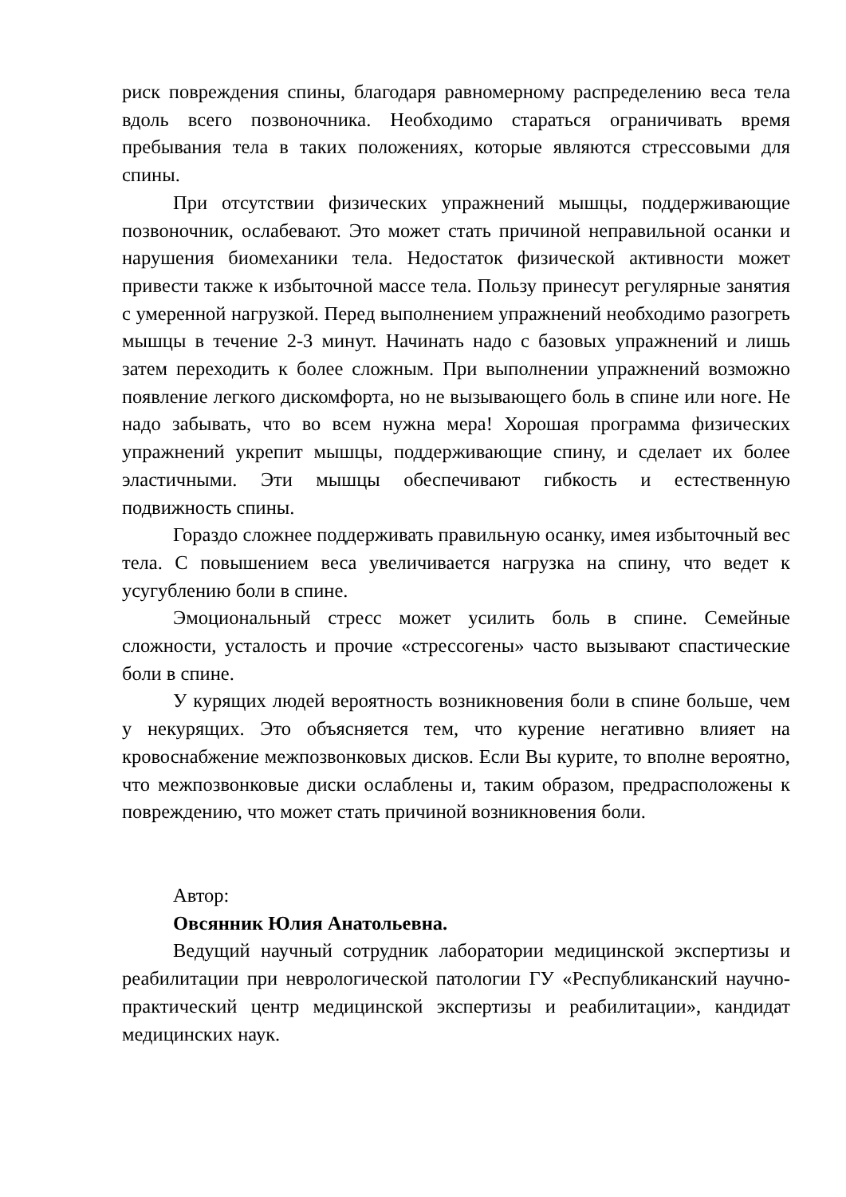риск повреждения спины, благодаря равномерному распределению веса тела вдоль всего позвоночника. Необходимо стараться ограничивать время пребывания тела в таких положениях, которые являются стрессовыми для спины.
При отсутствии физических упражнений мышцы, поддерживающие позвоночник, ослабевают. Это может стать причиной неправильной осанки и нарушения биомеханики тела. Недостаток физической активности может привести также к избыточной массе тела. Пользу принесут регулярные занятия с умеренной нагрузкой. Перед выполнением упражнений необходимо разогреть мышцы в течение 2-3 минут. Начинать надо с базовых упражнений и лишь затем переходить к более сложным. При выполнении упражнений возможно появление легкого дискомфорта, но не вызывающего боль в спине или ноге. Не надо забывать, что во всем нужна мера! Хорошая программа физических упражнений укрепит мышцы, поддерживающие спину, и сделает их более эластичными. Эти мышцы обеспечивают гибкость и естественную подвижность спины.
Гораздо сложнее поддерживать правильную осанку, имея избыточный вес тела. С повышением веса увеличивается нагрузка на спину, что ведет к усугублению боли в спине.
Эмоциональный стресс может усилить боль в спине. Семейные сложности, усталость и прочие «стрессогены» часто вызывают спастические боли в спине.
У курящих людей вероятность возникновения боли в спине больше, чем у некурящих. Это объясняется тем, что курение негативно влияет на кровоснабжение межпозвонковых дисков. Если Вы курите, то вполне вероятно, что межпозвонковые диски ослаблены и, таким образом, предрасположены к повреждению, что может стать причиной возникновения боли.
Автор:
Овсянник Юлия Анатольевна.
Ведущий научный сотрудник лаборатории медицинской экспертизы и реабилитации при неврологической патологии ГУ «Республиканский научно-практический центр медицинской экспертизы и реабилитации», кандидат медицинских наук.